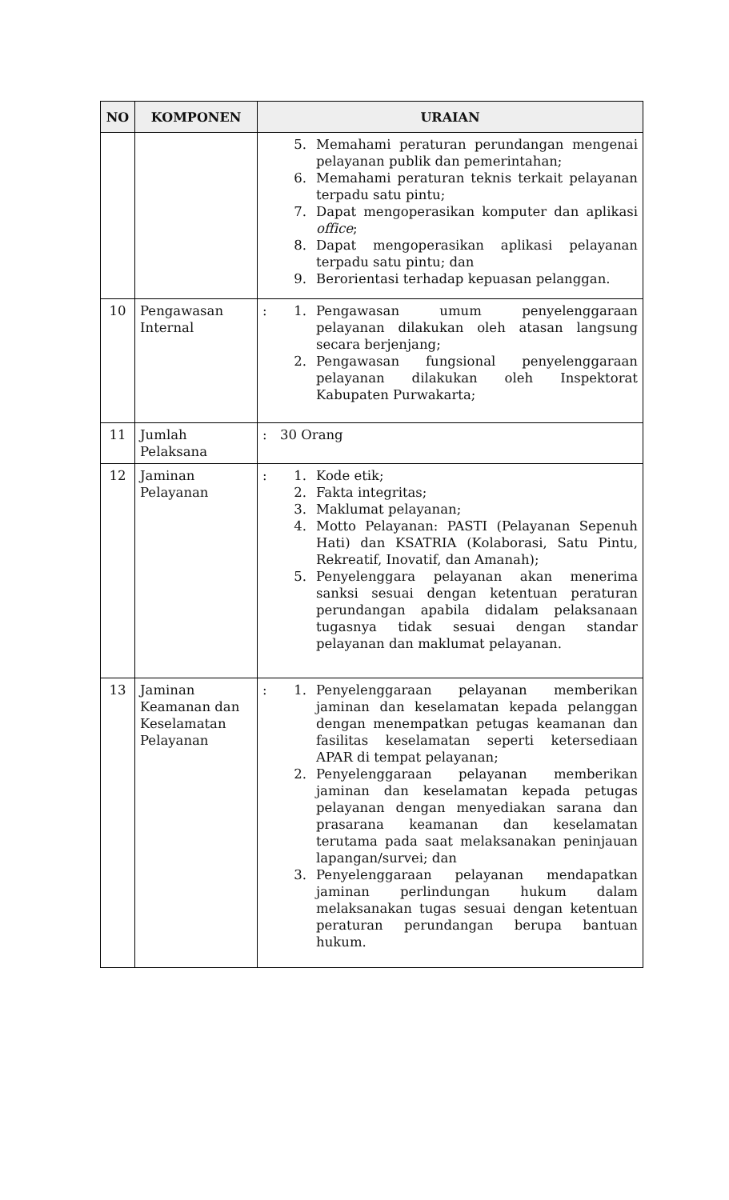| NO | KOMPONEN | URAIAN |
| --- | --- | --- |
| | | 5. Memahami peraturan perundangan mengenai pelayanan publik dan pemerintahan; 6. Memahami peraturan teknis terkait pelayanan terpadu satu pintu; 7. Dapat mengoperasikan komputer dan aplikasi office ; 8. Dapat mengoperasikan aplikasi pelayanan terpadu satu pintu; dan 9. Berorientasi terhadap kepuasan pelanggan. |
| 10 | Pengawasan Internal | : 1. Pengawasan umum penyelenggaraan pelayanan dilakukan oleh atasan langsung secara berjenjang; 2. Pengawasan fungsional penyelenggaraan pelayanan dilakukan oleh Inspektorat Kabupaten Purwakarta; |
| 11 | Jumlah Pelaksana | : 30 Orang |
| 12 | Jaminan Pelayanan | : 1. Kode etik; 2. Fakta integritas; 3. Maklumat pelayanan; 4. Motto Pelayanan: PASTI (Pelayanan Sepenuh Hati) dan KSATRIA (Kolaborasi, Satu Pintu, Rekreatif, Inovatif, dan Amanah); 5. Penyelenggara pelayanan akan menerima sanksi sesuai dengan ketentuan peraturan perundangan apabila didalam pelaksanaan tugasnya tidak sesuai dengan standar pelayanan dan maklumat pelayanan. |
| 13 | Jaminan Keamanan dan Keselamatan Pelayanan | : 1. Penyelenggaraan pelayanan memberikan jaminan dan keselamatan kepada pelanggan dengan menempatkan petugas keamanan dan fasilitas keselamatan seperti ketersediaan APAR di tempat pelayanan; 2. Penyelenggaraan pelayanan memberikan jaminan dan keselamatan kepada petugas pelayanan dengan menyediakan sarana dan prasarana keamanan dan keselamatan terutama pada saat melaksanakan peninjauan lapangan/survei; dan 3. Penyelenggaraan pelayanan mendapatkan jaminan perlindungan hukum dalam melaksanakan tugas sesuai dengan ketentuan peraturan perundangan berupa bantuan hukum. |